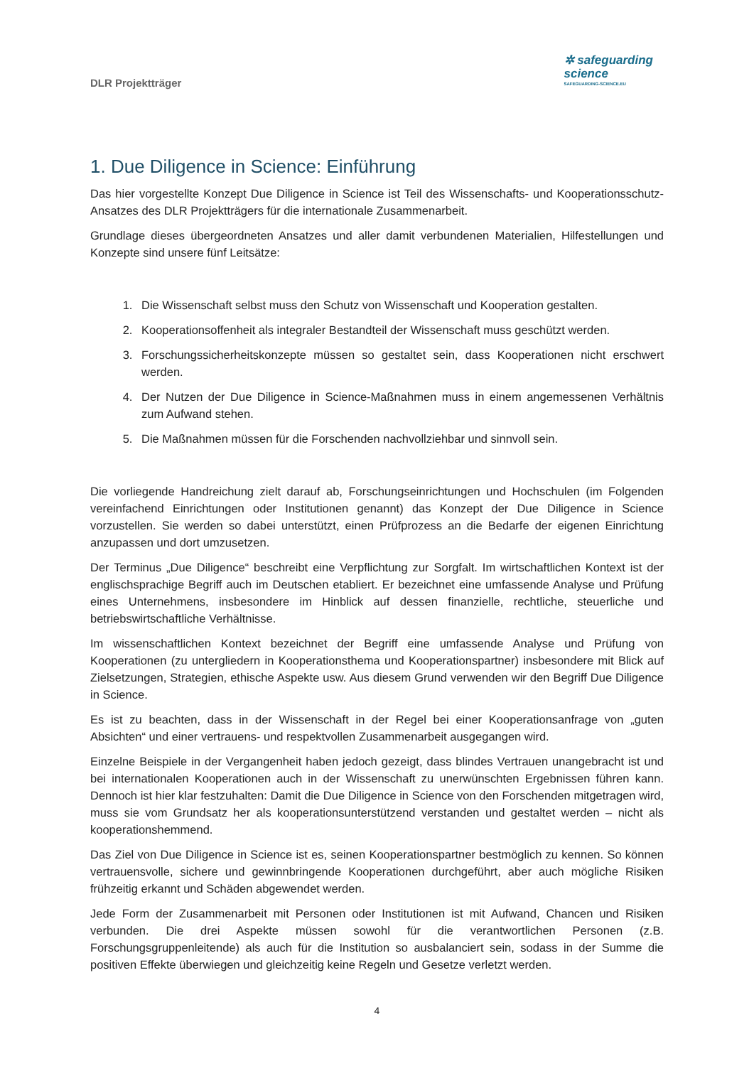DLR Projektträger
✲ safeguarding
science
SAFEGUARDING-SCIENCE.EU
1. Due Diligence in Science: Einführung
Das hier vorgestellte Konzept Due Diligence in Science ist Teil des Wissenschafts- und Kooperationsschutz-Ansatzes des DLR Projektträgers für die internationale Zusammenarbeit.
Grundlage dieses übergeordneten Ansatzes und aller damit verbundenen Materialien, Hilfestellungen und Konzepte sind unsere fünf Leitsätze:
1. Die Wissenschaft selbst muss den Schutz von Wissenschaft und Kooperation gestalten.
2. Kooperationsoffenheit als integraler Bestandteil der Wissenschaft muss geschützt werden.
3. Forschungssicherheitskonzepte müssen so gestaltet sein, dass Kooperationen nicht erschwert werden.
4. Der Nutzen der Due Diligence in Science-Maßnahmen muss in einem angemessenen Verhältnis zum Aufwand stehen.
5. Die Maßnahmen müssen für die Forschenden nachvollziehbar und sinnvoll sein.
Die vorliegende Handreichung zielt darauf ab, Forschungseinrichtungen und Hochschulen (im Folgenden vereinfachend Einrichtungen oder Institutionen genannt) das Konzept der Due Diligence in Science vorzustellen. Sie werden so dabei unterstützt, einen Prüfprozess an die Bedarfe der eigenen Einrichtung anzupassen und dort umzusetzen.
Der Terminus „Due Diligence“ beschreibt eine Verpflichtung zur Sorgfalt. Im wirtschaftlichen Kontext ist der englischsprachige Begriff auch im Deutschen etabliert. Er bezeichnet eine umfassende Analyse und Prüfung eines Unternehmens, insbesondere im Hinblick auf dessen finanzielle, rechtliche, steuerliche und betriebswirtschaftliche Verhältnisse.
Im wissenschaftlichen Kontext bezeichnet der Begriff eine umfassende Analyse und Prüfung von Kooperationen (zu untergliedern in Kooperationsthema und Kooperationspartner) insbesondere mit Blick auf Zielsetzungen, Strategien, ethische Aspekte usw. Aus diesem Grund verwenden wir den Begriff Due Diligence in Science.
Es ist zu beachten, dass in der Wissenschaft in der Regel bei einer Kooperationsanfrage von „guten Absichten“ und einer vertrauens- und respektvollen Zusammenarbeit ausgegangen wird.
Einzelne Beispiele in der Vergangenheit haben jedoch gezeigt, dass blindes Vertrauen unangebracht ist und bei internationalen Kooperationen auch in der Wissenschaft zu unerwünschten Ergebnissen führen kann. Dennoch ist hier klar festzuhalten: Damit die Due Diligence in Science von den Forschenden mitgetragen wird, muss sie vom Grundsatz her als kooperationsunterstützend verstanden und gestaltet werden – nicht als kooperationshemmend.
Das Ziel von Due Diligence in Science ist es, seinen Kooperationspartner bestmöglich zu kennen. So können vertrauensvolle, sichere und gewinnbringende Kooperationen durchgeführt, aber auch mögliche Risiken frühzeitig erkannt und Schäden abgewendet werden.
Jede Form der Zusammenarbeit mit Personen oder Institutionen ist mit Aufwand, Chancen und Risiken verbunden. Die drei Aspekte müssen sowohl für die verantwortlichen Personen (z.B. Forschungsgruppenleitende) als auch für die Institution so ausbalanciert sein, sodass in der Summe die positiven Effekte überwiegen und gleichzeitig keine Regeln und Gesetze verletzt werden.
4